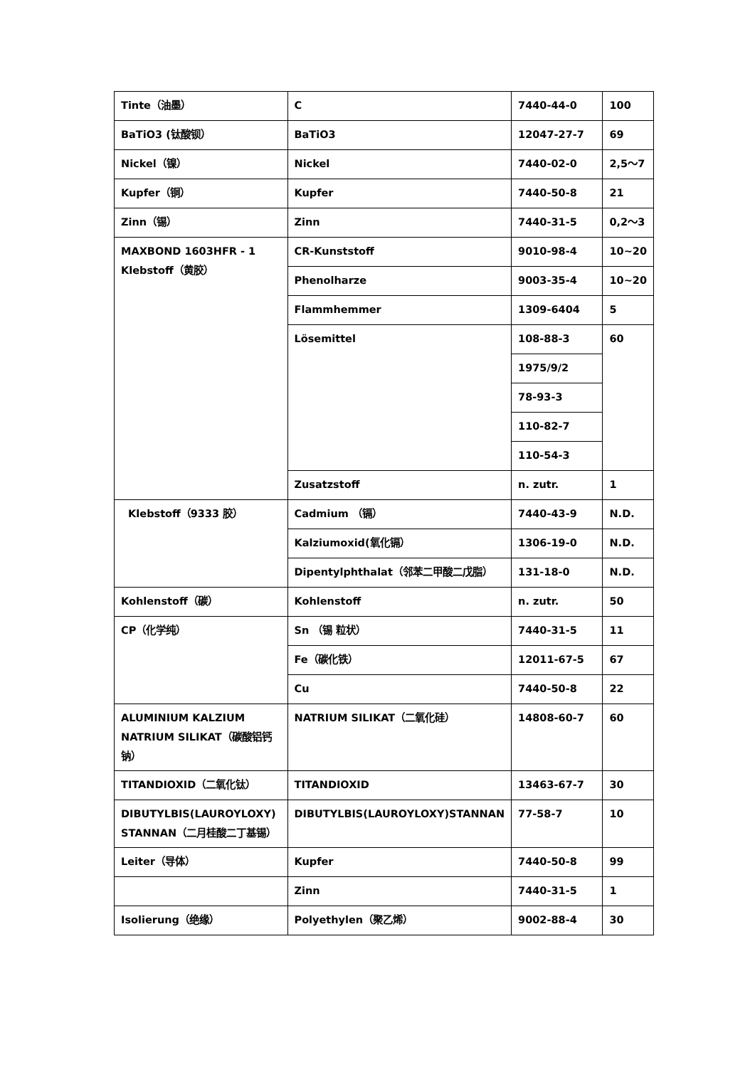| Tinte（油墨） | C | 7440-44-0 | 100 |
| BaTiO3 (钛酸钡） | BaTiO3 | 12047-27-7 | 69 |
| Nickel（镍） | Nickel | 7440-02-0 | 2,5～7 |
| Kupfer（铜） | Kupfer | 7440-50-8 | 21 |
| Zinn（锡） | Zinn | 7440-31-5 | 0,2～3 |
| MAXBOND 1603HFR - 1 Klebstoff（黄胶） | CR-Kunststoff | 9010-98-4 | 10~20 |
| | Phenolharze | 9003-35-4 | 10~20 |
| | Flammhemmer | 1309-6404 | 5 |
| | Lösemittel | 108-88-3 | 60 |
| | | 1975/9/2 | |
| | | 78-93-3 | |
| | | 110-82-7 | |
| | | 110-54-3 | |
| | Zusatzstoff | n. zutr. | 1 |
| Klebstoff（9333 胶） | Cadmium （镉） | 7440-43-9 | N.D. |
| | Kalziumoxid(氧化镉） | 1306-19-0 | N.D. |
| | Dipentylphthalat（邻苯二甲酸二戊脂） | 131-18-0 | N.D. |
| Kohlenstoff（碳） | Kohlenstoff | n. zutr. | 50 |
| CP（化学纯） | Sn （锡 粒状） | 7440-31-5 | 11 |
| | Fe（碳化铁） | 12011-67-5 | 67 |
| | Cu | 7440-50-8 | 22 |
| ALUMINIUM KALZIUM NATRIUM SILIKAT（碳酸铝钙钠） | NATRIUM SILIKAT（二氧化硅） | 14808-60-7 | 60 |
| TITANDIOXID（二氧化钛） | TITANDIOXID | 13463-67-7 | 30 |
| DIBUTYLBIS(LAUROYLOXY) STANNAN（二月桂酸二丁基锡） | DIBUTYLBIS(LAUROYLOXY)STANNAN | 77-58-7 | 10 |
| Leiter（导体） | Kupfer | 7440-50-8 | 99 |
| | Zinn | 7440-31-5 | 1 |
| Isolierung（绝缘） | Polyethylen（聚乙烯） | 9002-88-4 | 30 |